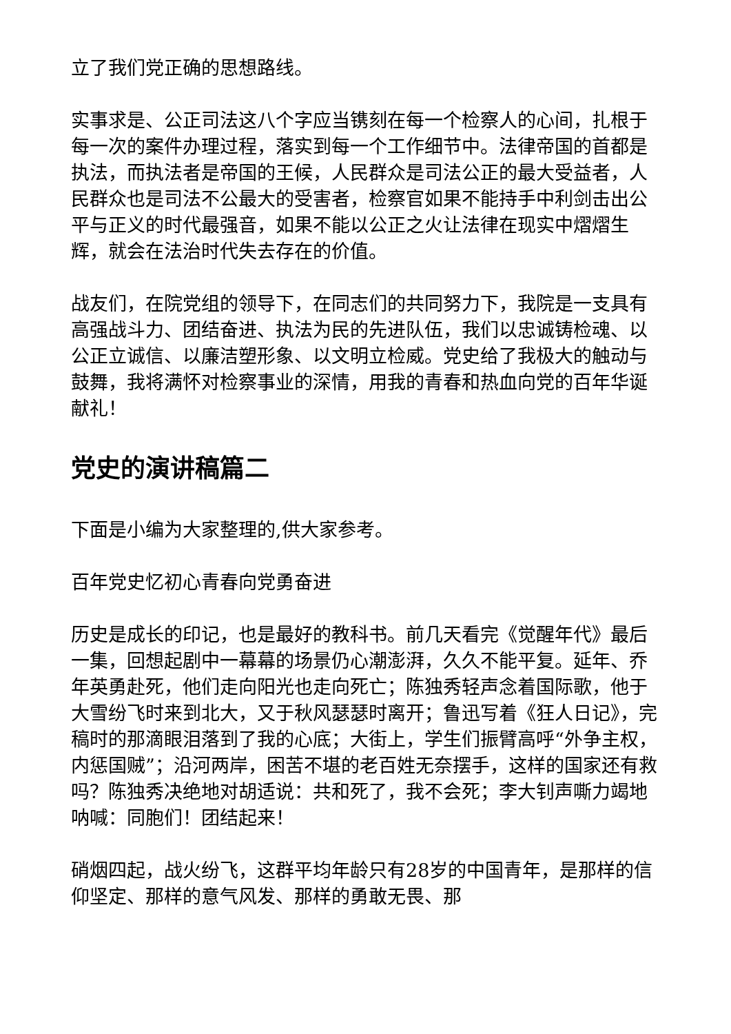立了我们党正确的思想路线。
实事求是、公正司法这八个字应当镌刻在每一个检察人的心间，扎根于每一次的案件办理过程，落实到每一个工作细节中。法律帝国的首都是执法，而执法者是帝国的王候，人民群众是司法公正的最大受益者，人民群众也是司法不公最大的受害者，检察官如果不能持手中利剑击出公平与正义的时代最强音，如果不能以公正之火让法律在现实中熠熠生辉，就会在法治时代失去存在的价值。
战友们，在院党组的领导下，在同志们的共同努力下，我院是一支具有高强战斗力、团结奋进、执法为民的先进队伍，我们以忠诚铸检魂、以公正立诚信、以廉洁塑形象、以文明立检威。党史给了我极大的触动与鼓舞，我将满怀对检察事业的深情，用我的青春和热血向党的百年华诞献礼！
党史的演讲稿篇二
下面是小编为大家整理的,供大家参考。
百年党史忆初心青春向党勇奋进
历史是成长的印记，也是最好的教科书。前几天看完《觉醒年代》最后一集，回想起剧中一幕幕的场景仍心潮澎湃，久久不能平复。延年、乔年英勇赴死，他们走向阳光也走向死亡；陈独秀轻声念着国际歌，他于大雪纷飞时来到北大，又于秋风瑟瑟时离开；鲁迅写着《狂人日记》，完稿时的那滴眼泪落到了我的心底；大街上，学生们振臂高呼“外争主权，内惩国贼”；沿河两岸，困苦不堪的老百姓无奈摆手，这样的国家还有救吗？陈独秀决绝地对胡适说：共和死了，我不会死；李大钊声嘶力竭地呐喊：同胞们！团结起来！
硝烟四起，战火纷飞，这群平均年龄只有28岁的中国青年，是那样的信仰坚定、那样的意气风发、那样的勇敢无畏、那